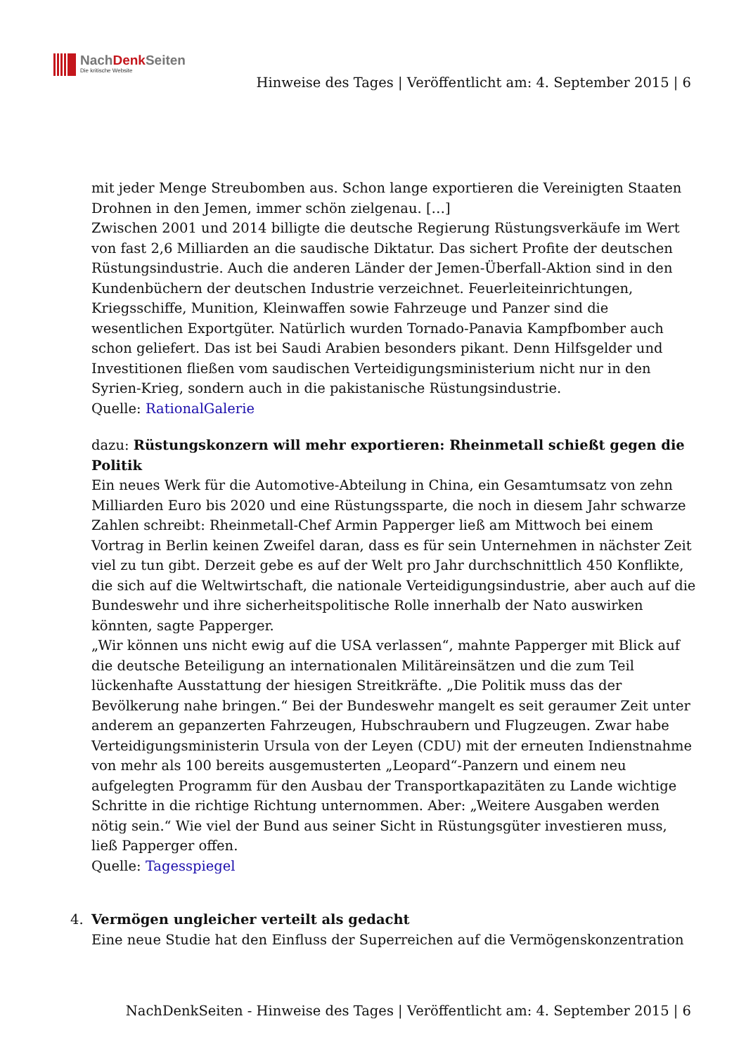NachDenk Seiten
Die kritische Website
Hinweise des Tages | Veröffentlicht am: 4. September 2015 | 6
mit jeder Menge Streubomben aus. Schon lange exportieren die Vereinigten Staaten Drohnen in den Jemen, immer schön zielgenau. […]
Zwischen 2001 und 2014 billigte die deutsche Regierung Rüstungsverkäufe im Wert von fast 2,6 Milliarden an die saudische Diktatur. Das sichert Profite der deutschen Rüstungsindustrie. Auch die anderen Länder der Jemen-Überfall-Aktion sind in den Kundenbüchern der deutschen Industrie verzeichnet. Feuerleiteinrichtungen, Kriegsschiffe, Munition, Kleinwaffen sowie Fahrzeuge und Panzer sind die wesentlichen Exportgüter. Natürlich wurden Tornado-Panavia Kampfbomber auch schon geliefert. Das ist bei Saudi Arabien besonders pikant. Denn Hilfsgelder und Investitionen fließen vom saudischen Verteidigungsministerium nicht nur in den Syrien-Krieg, sondern auch in die pakistanische Rüstungsindustrie.
Quelle: RationalGalerie
dazu: Rüstungskonzern will mehr exportieren: Rheinmetall schießt gegen die Politik
Ein neues Werk für die Automotive-Abteilung in China, ein Gesamtumsatz von zehn Milliarden Euro bis 2020 und eine Rüstungssparte, die noch in diesem Jahr schwarze Zahlen schreibt: Rheinmetall-Chef Armin Papperger ließ am Mittwoch bei einem Vortrag in Berlin keinen Zweifel daran, dass es für sein Unternehmen in nächster Zeit viel zu tun gibt. Derzeit gebe es auf der Welt pro Jahr durchschnittlich 450 Konflikte, die sich auf die Weltwirtschaft, die nationale Verteidigungsindustrie, aber auch auf die Bundeswehr und ihre sicherheitspolitische Rolle innerhalb der Nato auswirken könnten, sagte Papperger.
„Wir können uns nicht ewig auf die USA verlassen“, mahnte Papperger mit Blick auf die deutsche Beteiligung an internationalen Militäreinsätzen und die zum Teil lückenhafte Ausstattung der hiesigen Streitkräfte. „Die Politik muss das der Bevölkerung nahe bringen.“ Bei der Bundeswehr mangelt es seit geraumer Zeit unter anderem an gepanzerten Fahrzeugen, Hubschraubern und Flugzeugen. Zwar habe Verteidigungsministerin Ursula von der Leyen (CDU) mit der erneuten Indienstnahme von mehr als 100 bereits ausgemusterten „Leopard“-Panzern und einem neu aufgelegten Programm für den Ausbau der Transportkapazitäten zu Lande wichtige Schritte in die richtige Richtung unternommen. Aber: „Weitere Ausgaben werden nötig sein.“ Wie viel der Bund aus seiner Sicht in Rüstungsgüter investieren muss, ließ Papperger offen.
Quelle: Tagesspiegel
4. Vermögen ungleicher verteilt als gedacht
Eine neue Studie hat den Einfluss der Superreichen auf die Vermögenskonzentration
NachDenkSeiten - Hinweise des Tages | Veröffentlicht am: 4. September 2015 | 6